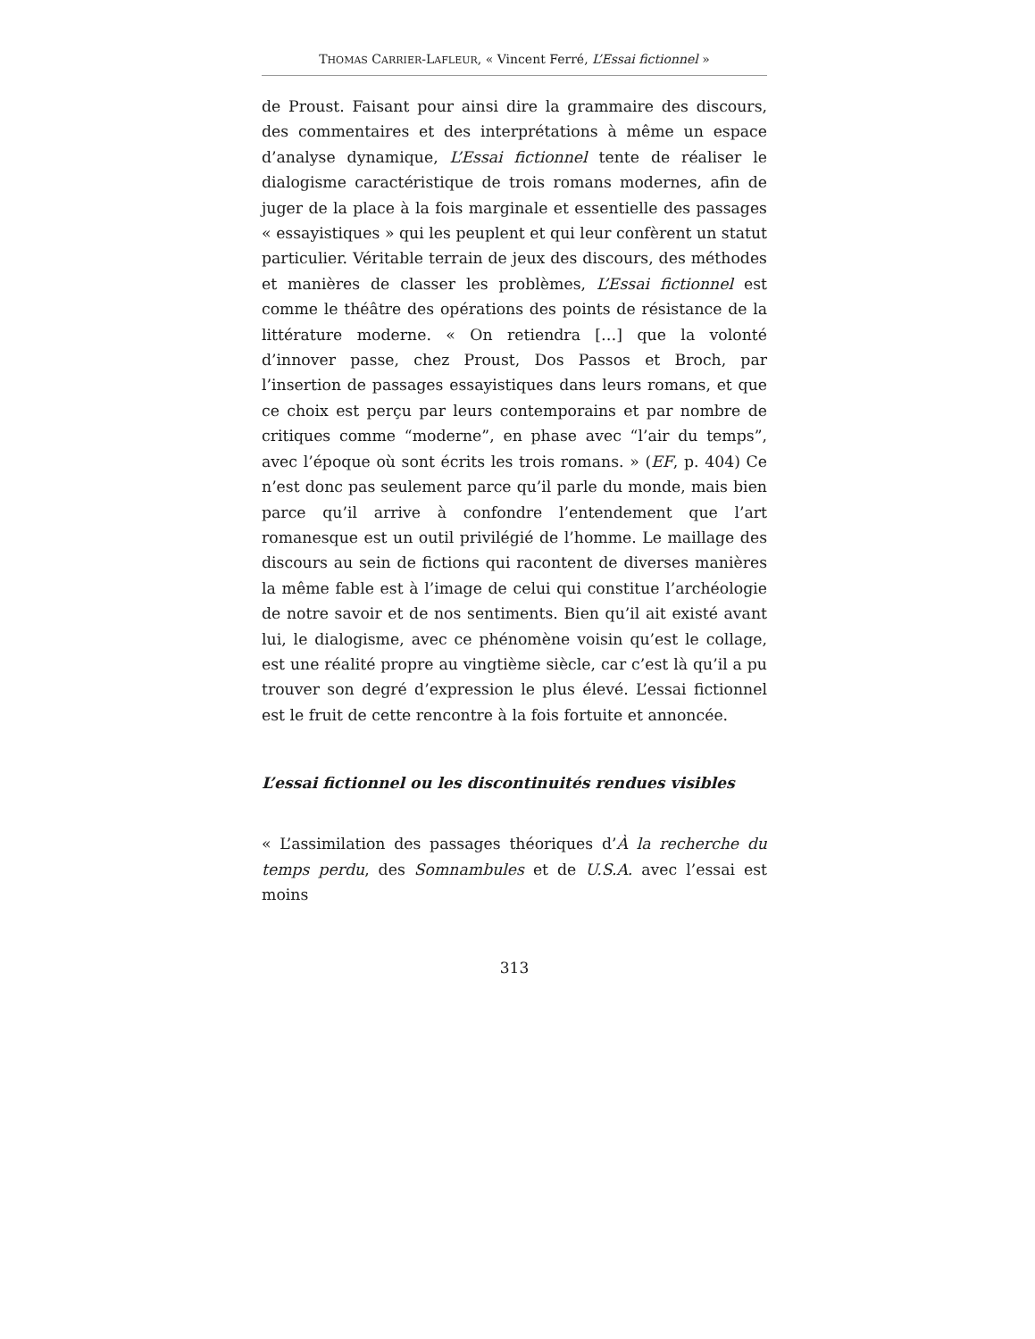THOMAS CARRIER-LAFLEUR, « Vincent Ferré, L’Essai fictionnel »
de Proust. Faisant pour ainsi dire la grammaire des discours, des commentaires et des interprétations à même un espace d’analyse dynamique, L’Essai fictionnel tente de réaliser le dialogisme caractéristique de trois romans modernes, afin de juger de la place à la fois marginale et essentielle des passages « essayistiques » qui les peuplent et qui leur confèrent un statut particulier. Véritable terrain de jeux des discours, des méthodes et manières de classer les problèmes, L’Essai fictionnel est comme le théâtre des opérations des points de résistance de la littérature moderne. « On retiendra […] que la volonté d’innover passe, chez Proust, Dos Passos et Broch, par l’insertion de passages essayistiques dans leurs romans, et que ce choix est perçu par leurs contemporains et par nombre de critiques comme “moderne”, en phase avec “l’air du temps”, avec l’époque où sont écrits les trois romans. » (EF, p. 404) Ce n’est donc pas seulement parce qu’il parle du monde, mais bien parce qu’il arrive à confondre l’entendement que l’art romanesque est un outil privilégié de l’homme. Le maillage des discours au sein de fictions qui racontent de diverses manières la même fable est à l’image de celui qui constitue l’archéologie de notre savoir et de nos sentiments. Bien qu’il ait existé avant lui, le dialogisme, avec ce phénomène voisin qu’est le collage, est une réalité propre au vingtième siècle, car c’est là qu’il a pu trouver son degré d’expression le plus élevé. L’essai fictionnel est le fruit de cette rencontre à la fois fortuite et annoncée.
L’essai fictionnel ou les discontinuités rendues visibles
« L’assimilation des passages théoriques d’À la recherche du temps perdu, des Somnambules et de U.S.A. avec l’essai est moins
313